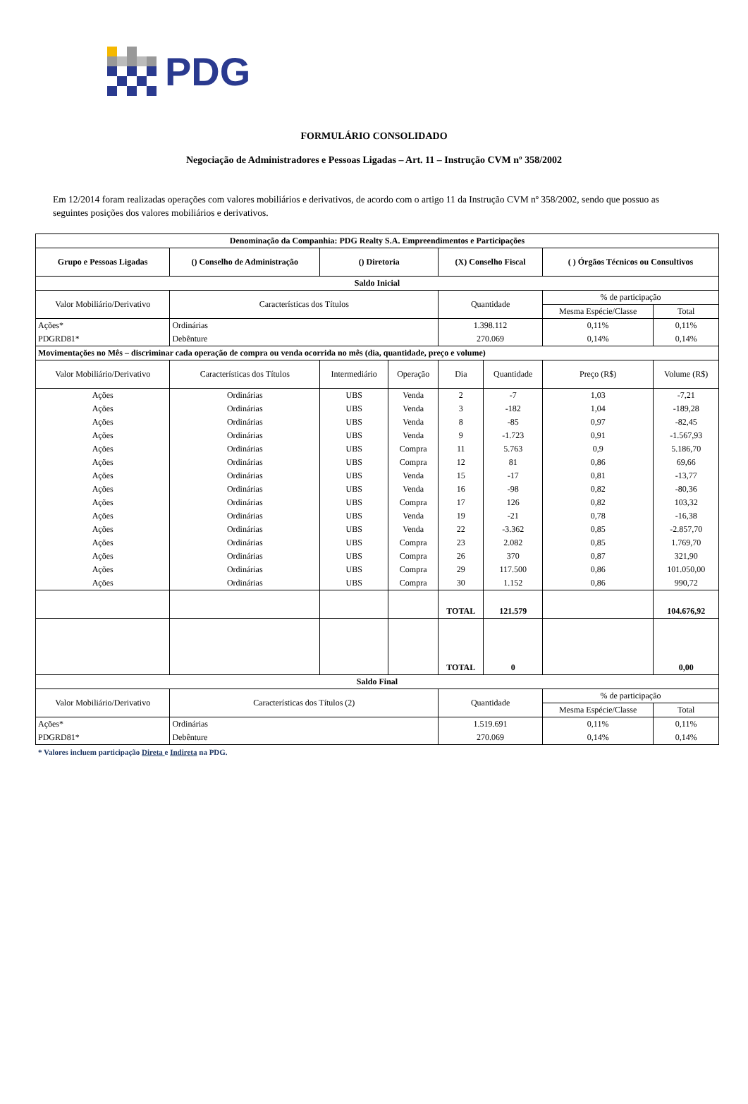PDG
FORMULÁRIO CONSOLIDADO
Negociação de Administradores e Pessoas Ligadas – Art. 11 – Instrução CVM nº 358/2002
Em 12/2014 foram realizadas operações com valores mobiliários e derivativos, de acordo com o artigo 11 da Instrução CVM nº 358/2002, sendo que possuo as seguintes posições dos valores mobiliários e derivativos.
| Denominação da Companhia: PDG Realty S.A. Empreendimentos e Participações | | | | | | | | |
| --- | --- | --- | --- | --- | --- | --- | --- | --- |
| Grupo e Pessoas Ligadas | () Conselho de Administração | () Diretoria | | (X) Conselho Fiscal | | ( ) Órgãos Técnicos ou Consultivos | | |
| Saldo Inicial | | | | | | | | |
| Valor Mobiliário/Derivativo | Características dos Títulos | | | Quantidade | | % de participação | | |
| | | | | | | Mesma Espécie/Classe | | Total |
| Ações* | Ordinárias | | | 1.398.112 | | 0,11% | | 0,11% |
| PDGRD81* | Debênture | | | 270.069 | | 0,14% | | 0,14% |
| Movimentações no Mês – discriminar cada operação de compra ou venda ocorrida no mês (dia, quantidade, preço e volume) | | | | | | | | |
| Valor Mobiliário/Derivativo | Características dos Títulos | Intermediário | Operação | Dia | Quantidade | Preço (R$) | Volume (R$) | |
| Ações | Ordinárias | UBS | Venda | 2 | -7 | 1,03 | -7,21 | |
| Ações | Ordinárias | UBS | Venda | 3 | -182 | 1,04 | -189,28 | |
| Ações | Ordinárias | UBS | Venda | 8 | -85 | 0,97 | -82,45 | |
| Ações | Ordinárias | UBS | Venda | 9 | -1.723 | 0,91 | -1.567,93 | |
| Ações | Ordinárias | UBS | Compra | 11 | 5.763 | 0,9 | 5.186,70 | |
| Ações | Ordinárias | UBS | Compra | 12 | 81 | 0,86 | 69,66 | |
| Ações | Ordinárias | UBS | Venda | 15 | -17 | 0,81 | -13,77 | |
| Ações | Ordinárias | UBS | Venda | 16 | -98 | 0,82 | -80,36 | |
| Ações | Ordinárias | UBS | Compra | 17 | 126 | 0,82 | 103,32 | |
| Ações | Ordinárias | UBS | Venda | 19 | -21 | 0,78 | -16,38 | |
| Ações | Ordinárias | UBS | Venda | 22 | -3.362 | 0,85 | -2.857,70 | |
| Ações | Ordinárias | UBS | Compra | 23 | 2.082 | 0,85 | 1.769,70 | |
| Ações | Ordinárias | UBS | Compra | 26 | 370 | 0,87 | 321,90 | |
| Ações | Ordinárias | UBS | Compra | 29 | 117.500 | 0,86 | 101.050,00 | |
| Ações | Ordinárias | UBS | Compra | 30 | 1.152 | 0,86 | 990,72 | |
| | | | | TOTAL | 121.579 | | 104.676,92 | |
| | | | | TOTAL | 0 | | 0,00 | |
| Saldo Final | | | | | | | | |
| Valor Mobiliário/Derivativo | Características dos Títulos (2) | | | Quantidade | | % de participação | | |
| | | | | | | Mesma Espécie/Classe | | Total |
| Ações* | Ordinárias | | | 1.519.691 | | 0,11% | | 0,11% |
| PDGRD81* | Debênture | | | 270.069 | | 0,14% | | 0,14% |
* Valores incluem participação Direta e Indireta na PDG.